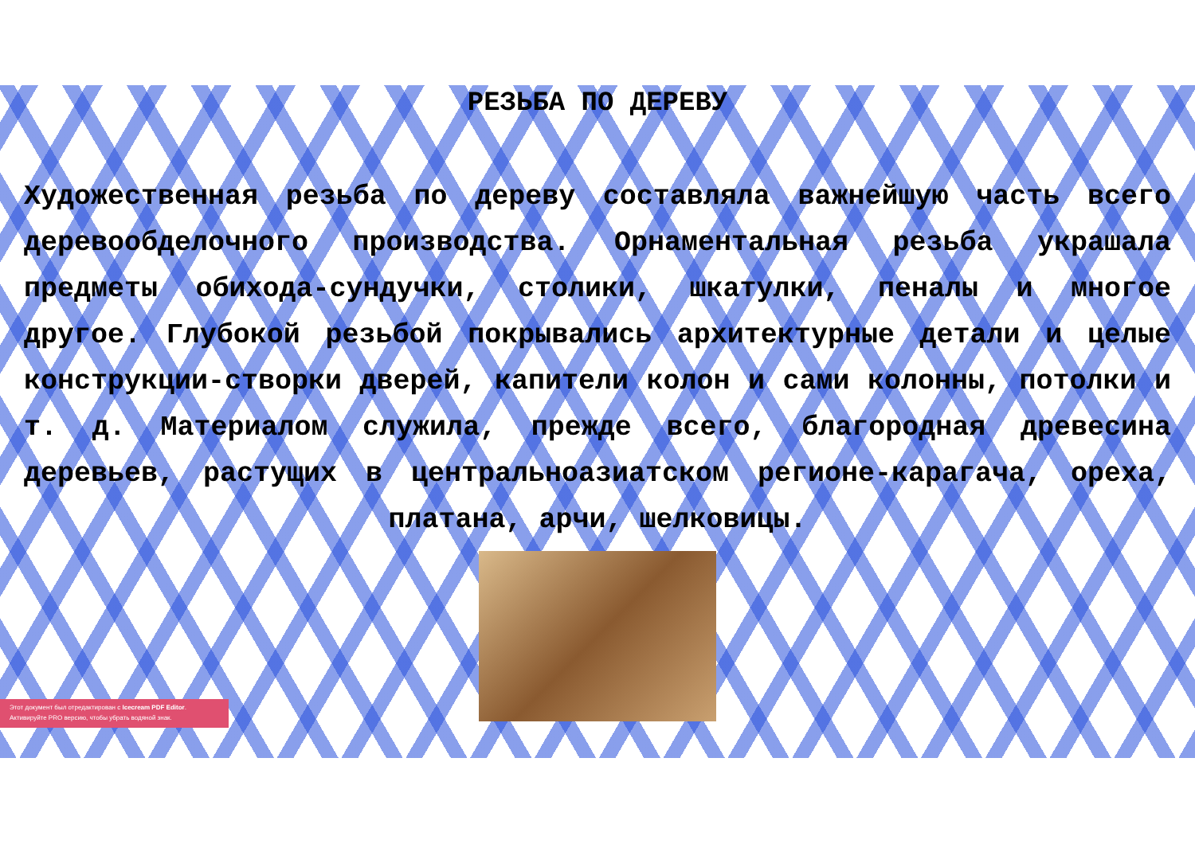РЕЗЬБА ПО ДЕРЕВУ
Художественная резьба по дереву составляла важнейшую часть всего деревообделочного производства. Орнаментальная резьба украшала предметы обихода-сундучки, столики, шкатулки, пеналы и многое другое. Глубокой резьбой покрывались архитектурные детали и целые конструкции-створки дверей, капители колон и сами колонны, потолки и т. д. Материалом служила, прежде всего, благородная древесина деревьев, растущих в центральноазиатском регионе-карагача, ореха, платана, арчи, шелковицы.
Этот документ был отредактирован с Icecream PDF Editor.
Активируйте PRO версию, чтобы убрать водяной знак.